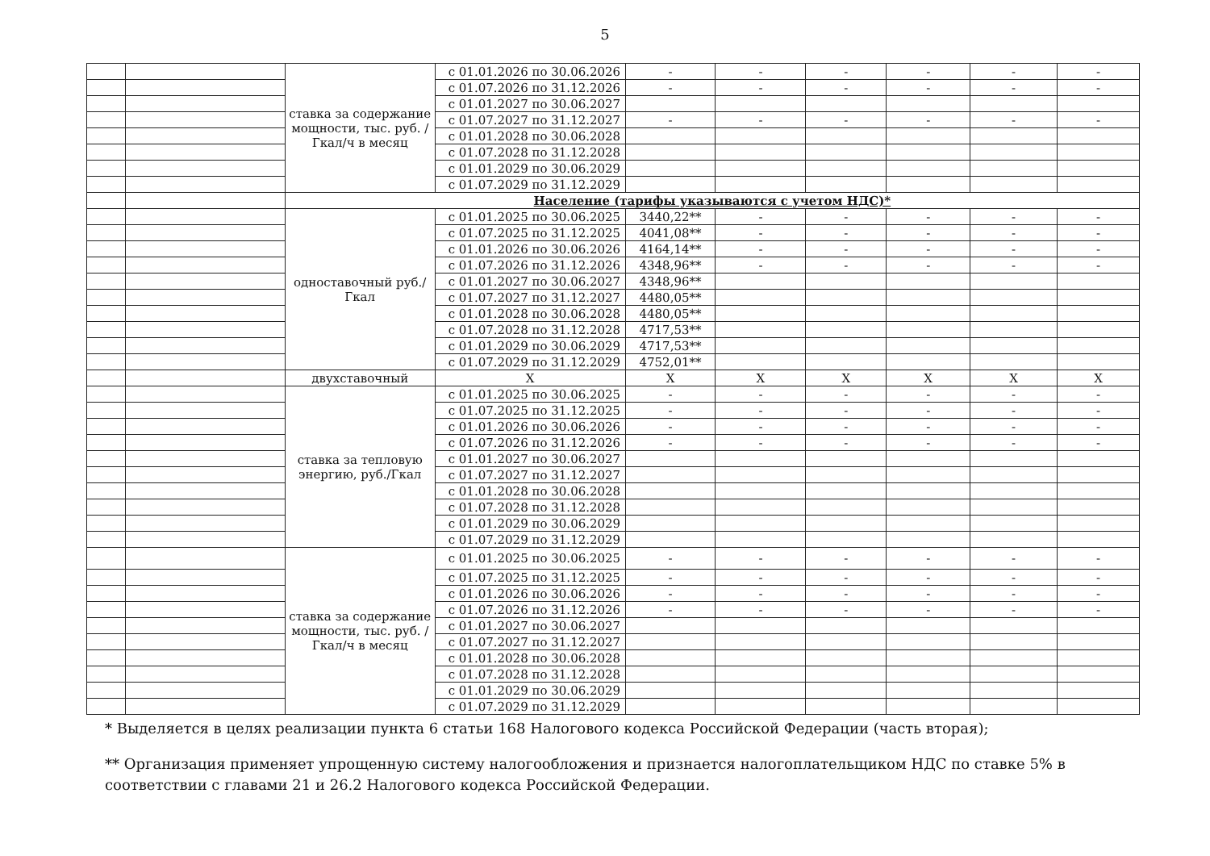5
| | | ставка за содержание мощности, тыс. руб. /Гкал/ч в месяц | с 01.01.2026 по 30.06.2026 | - | - | - | - | - | - |
| | | | с 01.07.2026 по 31.12.2026 | - | - | - | - | - | - |
| | | | с 01.01.2027 по 30.06.2027 | | | | | | |
| | | | с 01.07.2027 по 31.12.2027 | - | - | - | - | - | - |
| | | | с 01.01.2028 по 30.06.2028 | | | | | | |
| | | | с 01.07.2028 по 31.12.2028 | | | | | | |
| | | | с 01.01.2029 по 30.06.2029 | | | | | | |
| | | | с 01.07.2029 по 31.12.2029 | | | | | | |
| | | Население (тарифы указываются с учетом НДС)* | | | | | | | |
| | | одноставочный руб./Гкал | с 01.01.2025 по 30.06.2025 | 3440,22** | - | - | - | - | - |
| | | | с 01.07.2025 по 31.12.2025 | 4041,08** | - | - | - | - | - |
| | | | с 01.01.2026 по 30.06.2026 | 4164,14** | - | - | - | - | - |
| | | | с 01.07.2026 по 31.12.2026 | 4348,96** | - | - | - | - | - |
| | | | с 01.01.2027 по 30.06.2027 | 4348,96** | | | | | |
| | | | с 01.07.2027 по 31.12.2027 | 4480,05** | | | | | |
| | | | с 01.01.2028 по 30.06.2028 | 4480,05** | | | | | |
| | | | с 01.07.2028 по 31.12.2028 | 4717,53** | | | | | |
| | | | с 01.01.2029 по 30.06.2029 | 4717,53** | | | | | |
| | | | с 01.07.2029 по 31.12.2029 | 4752,01** | | | | | |
| | | двухставочный | X | X | X | X | X | X | X |
| | | ставка за тепловую энергию, руб./Гкал | с 01.01.2025 по 30.06.2025 | - | - | - | - | - | - |
| | | | с 01.07.2025 по 31.12.2025 | - | - | - | - | - | - |
| | | | с 01.01.2026 по 30.06.2026 | - | - | - | - | - | - |
| | | | с 01.07.2026 по 31.12.2026 | - | - | - | - | - | - |
| | | | с 01.01.2027 по 30.06.2027 | | | | | | |
| | | | с 01.07.2027 по 31.12.2027 | | | | | | |
| | | | с 01.01.2028 по 30.06.2028 | | | | | | |
| | | | с 01.07.2028 по 31.12.2028 | | | | | | |
| | | | с 01.01.2029 по 30.06.2029 | | | | | | |
| | | | с 01.07.2029 по 31.12.2029 | | | | | | |
| | | ставка за содержание мощности, тыс. руб. /Гкал/ч в месяц | с 01.01.2025 по 30.06.2025 | - | - | - | - | - | - |
| | | | с 01.07.2025 по 31.12.2025 | - | - | - | - | - | - |
| | | | с 01.01.2026 по 30.06.2026 | - | - | - | - | - | - |
| | | | с 01.07.2026 по 31.12.2026 | - | - | - | - | - | - |
| | | | с 01.01.2027 по 30.06.2027 | | | | | | |
| | | | с 01.07.2027 по 31.12.2027 | | | | | | |
| | | | с 01.01.2028 по 30.06.2028 | | | | | | |
| | | | с 01.07.2028 по 31.12.2028 | | | | | | |
| | | | с 01.01.2029 по 30.06.2029 | | | | | | |
| | | | с 01.07.2029 по 31.12.2029 | | | | | | |
* Выделяется в целях реализации пункта 6 статьи 168 Налогового кодекса Российской Федерации (часть вторая);
** Организация применяет упрощенную систему налогообложения и признается налогоплательщиком НДС по ставке 5% в соответствии с главами 21 и 26.2 Налогового кодекса Российской Федерации.